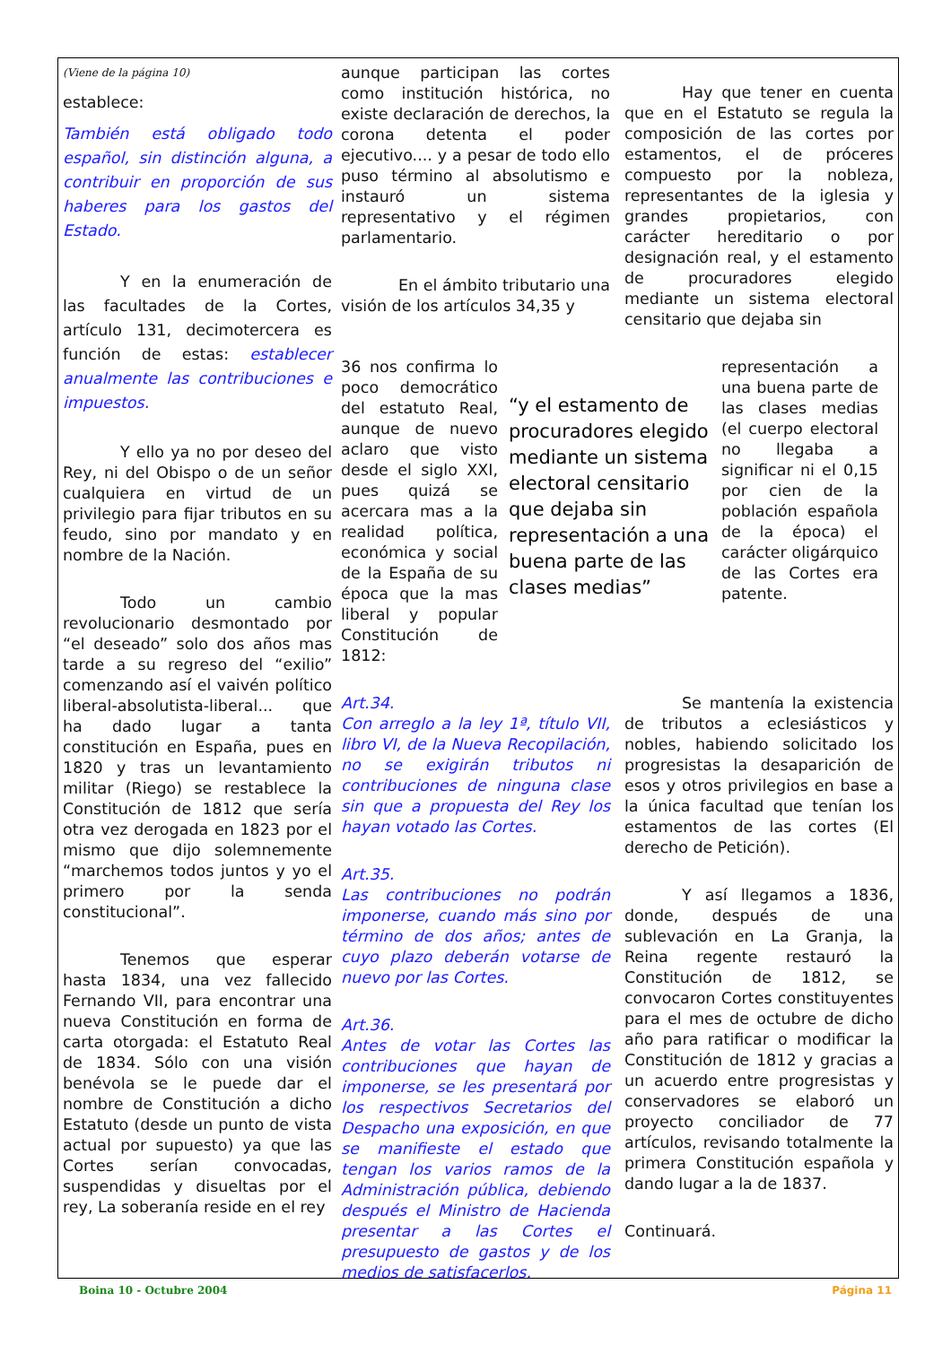(Viene de la página 10)
establece:
También está obligado todo español, sin distinción alguna, a contribuir en proporción de sus haberes para los gastos del Estado.
Y en la enumeración de las facultades de la Cortes, artículo 131, decimotercera es función de estas: establecer anualmente las contribuciones e impuestos.
Y ello ya no por deseo del Rey, ni del Obispo o de un señor cualquiera en virtud de un privilegio para fijar tributos en su feudo, sino por mandato y en nombre de la Nación.
Todo un cambio revolucionario desmontado por “el deseado” solo dos años mas tarde a su regreso del “exilio” comenzando así el vaivén político liberal-absolutista-liberal... que ha dado lugar a tanta constitución en España, pues en 1820 y tras un levantamiento militar (Riego) se restablece la Constitución de 1812 que sería otra vez derogada en 1823 por el mismo que dijo solemnemente “marchemos todos juntos y yo el primero por la senda constitucional”.
Tenemos que esperar hasta 1834, una vez fallecido Fernando VII, para encontrar una nueva Constitución en forma de carta otorgada: el Estatuto Real de 1834. Sólo con una visión benévola se le puede dar el nombre de Constitución a dicho Estatuto (desde un punto de vista actual por supuesto) ya que las Cortes serían convocadas, suspendidas y disueltas por el rey, La soberanía reside en el rey
aunque participan las cortes como institución histórica, no existe declaración de derechos, la corona detenta el poder ejecutivo.... y a pesar de todo ello puso término al absolutismo e instauró un sistema representativo y el régimen parlamentario.
En el ámbito tributario una visión de los artículos 34,35 y
Hay que tener en cuenta que en el Estatuto se regula la composición de las cortes por estamentos, el de próceres compuesto por la nobleza, representantes de la iglesia y grandes propietarios, con carácter hereditario o por designación real, y el estamento de procuradores elegido mediante un sistema electoral censitario que dejaba sin
36 nos confirma lo poco democrático del estatuto Real, aunque de nuevo aclaro que visto desde el siglo XXI, pues quizá se acercara mas a la realidad política, económica y social de la España de su época que la mas liberal y popular Constitución de 1812:
“y el estamento de procuradores elegido mediante un sistema electoral censitario que dejaba sin representación a una buena parte de las clases medias”
representación a una buena parte de las clases medias (el cuerpo electoral no llegaba a significar ni el 0,15 por cien de la población española de la época) el carácter oligárquico de las Cortes era patente.
Art.34.
Con arreglo a la ley 1ª, título VII, libro VI, de la Nueva Recopilación, no se exigirán tributos ni contribuciones de ninguna clase sin que a propuesta del Rey los hayan votado las Cortes.
Art.35.
Las contribuciones no podrán imponerse, cuando más sino por término de dos años; antes de cuyo plazo deberán votarse de nuevo por las Cortes.
Art.36.
Antes de votar las Cortes las contribuciones que hayan de imponerse, se les presentará por los respectivos Secretarios del Despacho una exposición, en que se manifieste el estado que tengan los varios ramos de la Administración pública, debiendo después el Ministro de Hacienda presentar a las Cortes el presupuesto de gastos y de los medios de satisfacerlos.
Se mantenía la existencia de tributos a eclesiásticos y nobles, habiendo solicitado los progresistas la desaparición de esos y otros privilegios en base a la única facultad que tenían los estamentos de las cortes (El derecho de Petición).
Y así llegamos a 1836, donde, después de una sublevación en La Granja, la Reina regente restauró la Constitución de 1812, se convocaron Cortes constituyentes para el mes de octubre de dicho año para ratificar o modificar la Constitución de 1812 y gracias a un acuerdo entre progresistas y conservadores se elaboró un proyecto conciliador de 77 artículos, revisando totalmente la primera Constitución española y dando lugar a la de 1837.
Continuará.
Boina 10 - Octubre 2004 Página 11